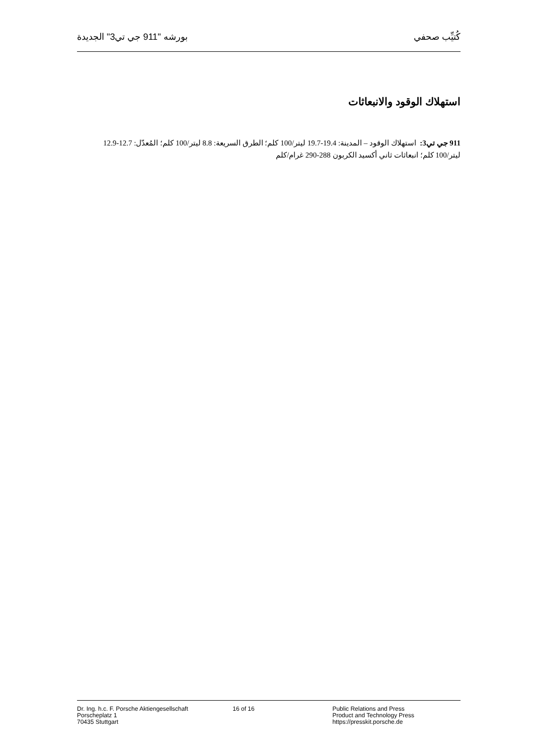كُتيِّب صحفي بورشه "911 جي تي3" الجديدة
استهلاك الوقود والانبعاثات
911 جي تي3: استهلاك الوقود – المدينة: 19.4-19.7 ليتر/100 كلم؛ الطرق السريعة: 8.8 ليتر/100 كلم؛ المُعدّل: 12.7-12.9 ليتر/100 كلم؛ انبعاثات ثاني أكسيد الكربون 288-290 غرام/كلم
Dr. Ing. h.c. F. Porsche Aktiengesellschaft
Porscheplatz 1
70435 Stuttgart
16 of 16 Public Relations and Press
Product and Technology Press
https://presskit.porsche.de